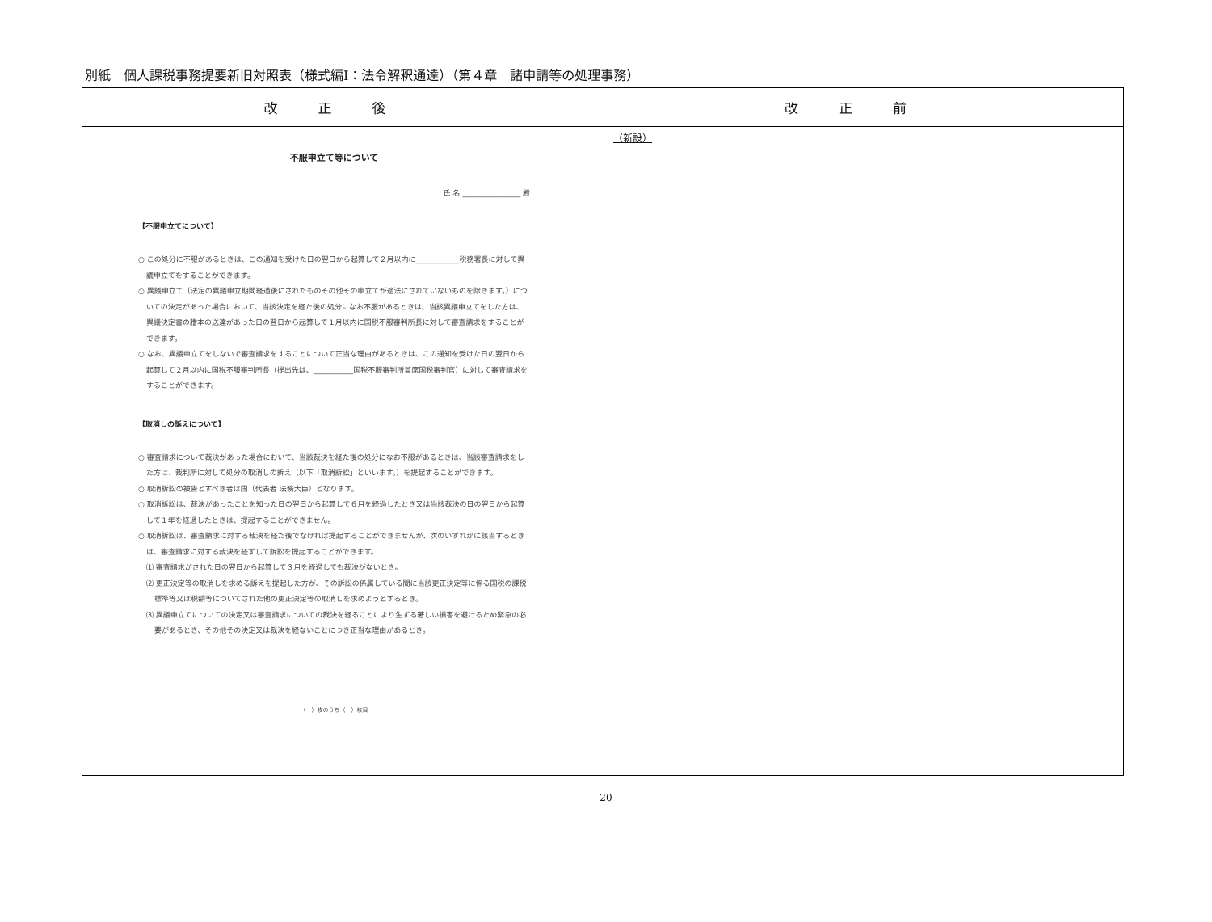別紙　個人課税事務提要新旧対照表（様式編Ⅰ：法令解釈通達）（第４章　諸申請等の処理事務）
| 改正後 | 改正前 |
| --- | --- |
| 不服申立て等について 氏 名 ________________ 殿 【不服申立てについて】 ○ この処分に不服があるときは、この通知を受けた日の翌日から起算して２月以内に____________税務署長に対して異議申立てをすることができます。 ○ 異議申立て（法定の異議申立期間経過後にされたものその他その申立てが適法にされていないものを除きます。）についての決定があった場合において、当該決定を経た後の処分になお不服があるときは、当該異議申立てをした方は、異議決定書の謄本の送達があった日の翌日から起算して１月以内に国税不服審判所長に対して審査請求をすることができます。 ○ なお、異議申立てをしないで審査請求をすることについて正当な理由があるときは、この通知を受けた日の翌日から起算して２月以内に国税不服審判所長（提出先は、___________国税不服審判所首席国税審判官）に対して審査請求をすることができます。 【取消しの訴えについて】 ○ 審査請求について裁決があった場合において、当該裁決を経た後の処分になお不服があるときは、当該審査請求をした方は、裁判所に対して処分の取消しの訴え（以下「取消訴訟」といいます。）を提起することができます。 ○ 取消訴訟の被告とすべき者は国（代表者 法務大臣）となります。 ○ 取消訴訟は、裁決があったことを知った日の翌日から起算して６月を経過したとき又は当該裁決の日の翌日から起算して１年を経過したときは、提起することができません。 ○ 取消訴訟は、審査請求に対する裁決を経た後でなければ提起することができませんが、次のいずれかに該当するときは、審査請求に対する裁決を経ずして訴訟を提起することができます。 ⑴ 審査請求がされた日の翌日から起算して３月を経過しても裁決がないとき。 ⑵ 更正決定等の取消しを求める訴えを提起した方が、その訴訟の係属している間に当該更正決定等に係る国税の課税標準等又は税額等についてされた他の更正決定等の取消しを求めようとするとき。 ⑶ 異議申立てについての決定又は審査請求についての裁決を経ることにより生ずる著しい損害を避けるため緊急の必要があるとき、その他その決定又は裁決を経ないことにつき正当な理由があるとき。 （ ）枚のうち（ ）枚目 | （新設） |
20